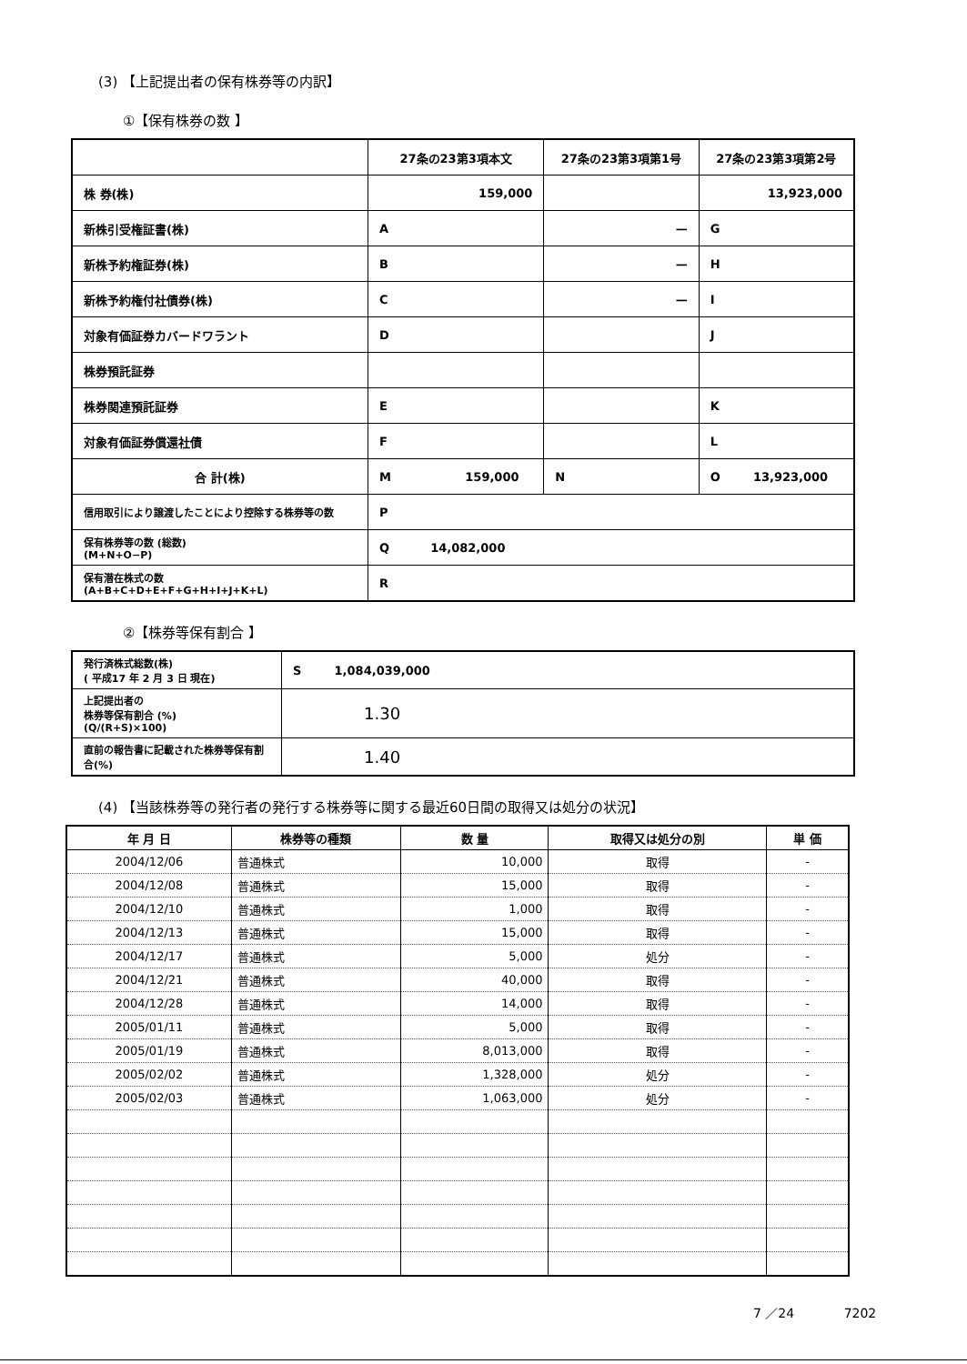(3) 【上記提出者の保有株券等の内訳】
①【保有株券の数 】
| | 27条の23第3項本文 | 27条の23第3項第1号 | 27条の23第3項第2号 |
| --- | --- | --- | --- |
| 株 券(株) | 159,000 | | 13,923,000 |
| 新株引受権証書(株) | A | — | G |
| 新株予約権証券(株) | B | — | H |
| 新株予約権付社債券(株) | C | — | I |
| 対象有価証券カバードワラント | D | | J |
| 株券預託証券 | | | |
| 株券関連預託証券 | E | | K |
| 対象有価証券償還社債 | F | | L |
| 合 計(株) | M 159,000 | N | O 13,923,000 |
| 信用取引により譲渡したことにより控除する株券等の数 | P | | |
| 保有株券等の数 (総数) (M+N+O−P) | Q 14,082,000 | | |
| 保有潜在株式の数 (A+B+C+D+E+F+G+H+I+J+K+L) | R | | |
②【株券等保有割合 】
| 発行済株式総数(株) ( 平成17 年 2 月 3 日 現在) | S 1,084,039,000 |
| 上記提出者の 株券等保有割合 (%) (Q/(R+S)×100) | 1.30 |
| 直前の報告書に記載された株券等保有割合(%) | 1.40 |
(4) 【当該株券等の発行者の発行する株券等に関する最近60日間の取得又は処分の状況】
| 年 月 日 | 株券等の種類 | 数 量 | 取得又は処分の別 | 単 価 |
| --- | --- | --- | --- | --- |
| 2004/12/06 | 普通株式 | 10,000 | 取得 | - |
| 2004/12/08 | 普通株式 | 15,000 | 取得 | - |
| 2004/12/10 | 普通株式 | 1,000 | 取得 | - |
| 2004/12/13 | 普通株式 | 15,000 | 取得 | - |
| 2004/12/17 | 普通株式 | 5,000 | 処分 | - |
| 2004/12/21 | 普通株式 | 40,000 | 取得 | - |
| 2004/12/28 | 普通株式 | 14,000 | 取得 | - |
| 2005/01/11 | 普通株式 | 5,000 | 取得 | - |
| 2005/01/19 | 普通株式 | 8,013,000 | 取得 | - |
| 2005/02/02 | 普通株式 | 1,328,000 | 処分 | - |
| 2005/02/03 | 普通株式 | 1,063,000 | 処分 | - |
7 ／24 7202